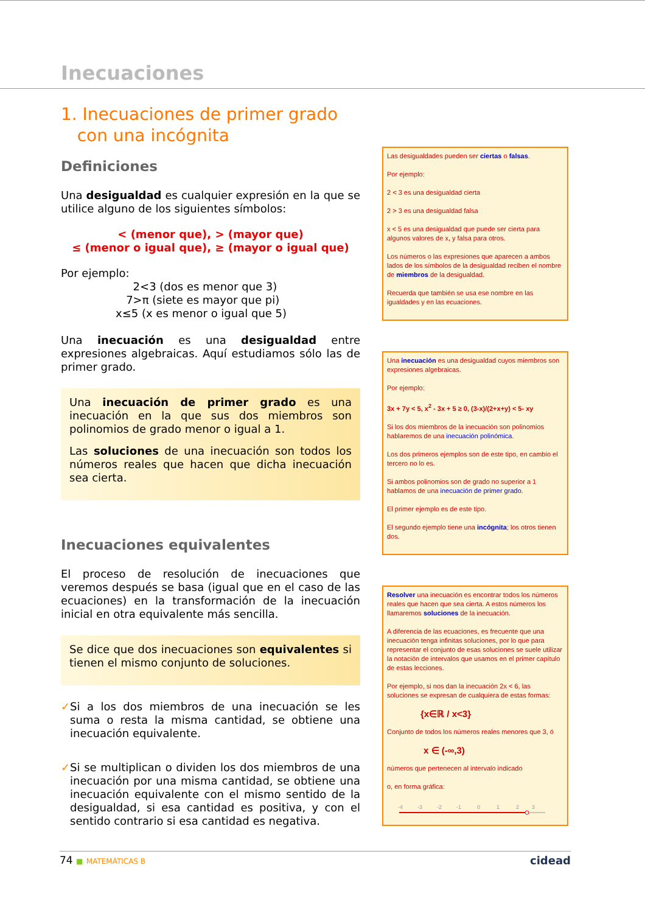Inecuaciones
1. Inecuaciones de primer grado
con una incógnita
Definiciones
Una desigualdad es cualquier expresión en la que se utilice alguno de los siguientes símbolos:
< (menor que), > (mayor que)
≤ (menor o igual que), ≥ (mayor o igual que)
Por ejemplo:
2<3 (dos es menor que 3)
7>π (siete es mayor que pi)
x≤5 (x es menor o igual que 5)
Una inecuación es una desigualdad entre expresiones algebraicas. Aquí estudiamos sólo las de primer grado.
Una inecuación de primer grado es una inecuación en la que sus dos miembros son polinomios de grado menor o igual a 1.
Las soluciones de una inecuación son todos los números reales que hacen que dicha inecuación sea cierta.
Inecuaciones equivalentes
El proceso de resolución de inecuaciones que veremos después se basa (igual que en el caso de las ecuaciones) en la transformación de la inecuación inicial en otra equivalente más sencilla.
Se dice que dos inecuaciones son equivalentes si tienen el mismo conjunto de soluciones.
✓
Si a los dos miembros de una inecuación se les suma o resta la misma cantidad, se obtiene una inecuación equivalente.
✓
Si se multiplican o dividen los dos miembros de una inecuación por una misma cantidad, se obtiene una inecuación equivalente con el mismo sentido de la desigualdad, si esa cantidad es positiva, y con el sentido contrario si esa cantidad es negativa.
Las desigualdades pueden ser ciertas o falsas.
Por ejemplo:
2 < 3 es una desigualdad cierta
2 > 3 es una desigualdad falsa
x < 5 es una desigualdad que puede ser cierta para algunos valores de x, y falsa para otros.
Los números o las expresiones que aparecen a ambos lados de los símbolos de la desigualdad reciben el nombre de miembros de la desigualdad.
Recuerda que también se usa ese nombre en las igualdades y en las ecuaciones.
Una inecuación es una desigualdad cuyos miembros son expresiones algebraicas.
Por ejemplo:
3x + 7y < 5, x<sup>2</sup> - 3x + 5 ≥ 0, (3-x)/(2+x+y) < 5- xy
Si los dos miembros de la inecuación son polinomios hablaremos de una inecuación polinómica.
Los dos primeros ejemplos son de este tipo, en cambio el tercero no lo es.
Si ambos polinomios son de grado no superior a 1 hablamos de una inecuación de primer grado.
El primer ejemplo es de este tipo.
El segundo ejemplo tiene una incógnita; los otros tienen dos.
Resolver una inecuación es encontrar todos los números reales que hacen que sea cierta. A estos números los llamaremos soluciones de la inecuación.
A diferencia de las ecuaciones, es frecuente que una inecuación tenga infinitas soluciones, por lo que para representar el conjunto de esas soluciones se suele utilizar la notación de intervalos que usamos en el primer capítulo de estas lecciones.
Por ejemplo, si nos dan la inecuación 2x < 6, las soluciones se expresan de cualquiera de estas formas:
{x∈ℝ / x<3}
Conjunto de todos los números reales menores que 3, ó
x ∈ (-∞,3)
números que pertenecen al intervalo indicado
o, en forma gráfica:
-4
-3
-2
-1
0
1
2
3
74 ■ MATEMÁTICAS B
cidead